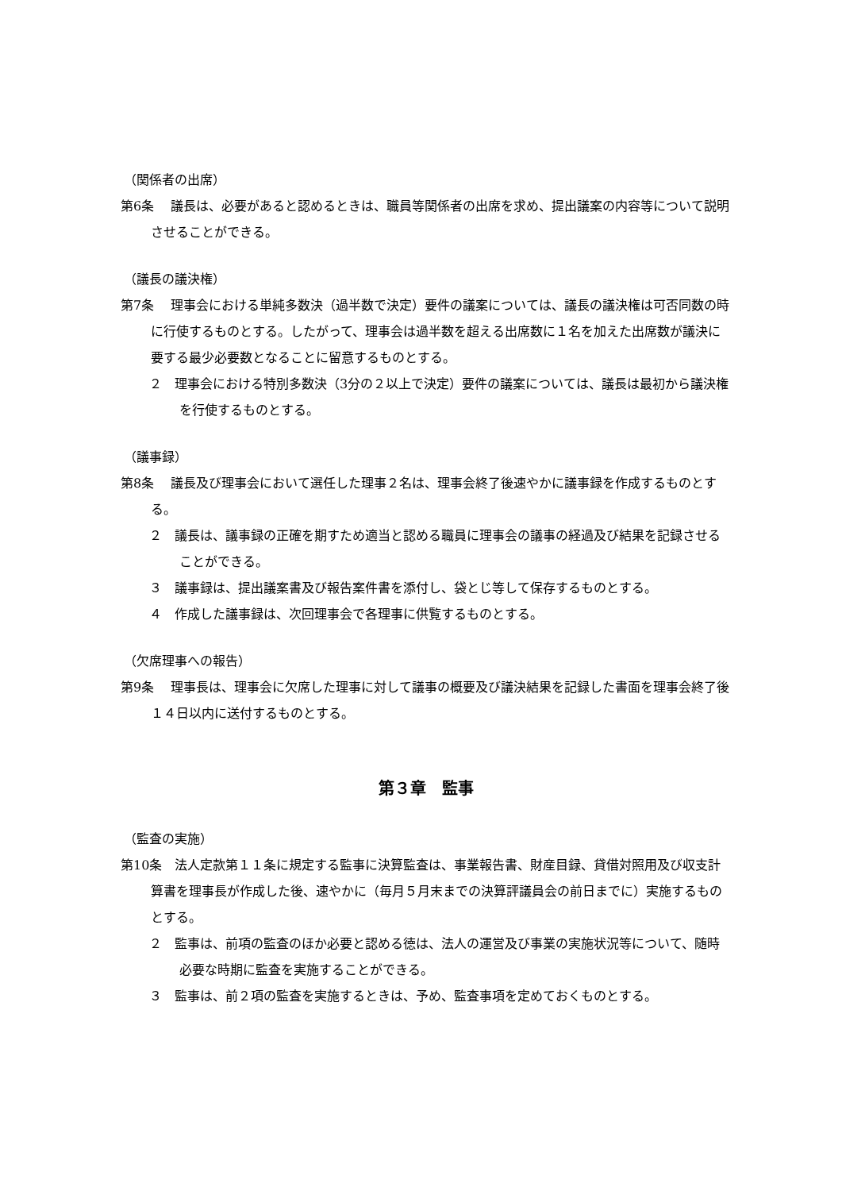（関係者の出席）
第6条　 議長は、必要があると認めるときは、職員等関係者の出席を求め、提出議案の内容等について説明させることができる。
（議長の議決権）
第7条　 理事会における単純多数決（過半数で決定）要件の議案については、議長の議決権は可否同数の時に行使するものとする。したがって、理事会は過半数を超える出席数に１名を加えた出席数が議決に要する最少必要数となることに留意するものとする。
２　理事会における特別多数決（3分の２以上で決定）要件の議案については、議長は最初から議決権を行使するものとする。
（議事録）
第8条　 議長及び理事会において選任した理事２名は、理事会終了後速やかに議事録を作成するものとする。
２　議長は、議事録の正確を期すため適当と認める職員に理事会の議事の経過及び結果を記録させることができる。
３　議事録は、提出議案書及び報告案件書を添付し、袋とじ等して保存するものとする。
４　作成した議事録は、次回理事会で各理事に供覧するものとする。
（欠席理事への報告）
第9条　 理事長は、理事会に欠席した理事に対して議事の概要及び議決結果を記録した書面を理事会終了後１４日以内に送付するものとする。
第３章　監事
（監査の実施）
第10条　法人定款第１１条に規定する監事に決算監査は、事業報告書、財産目録、貸借対照用及び収支計算書を理事長が作成した後、速やかに（毎月５月末までの決算評議員会の前日までに）実施するものとする。
２　監事は、前項の監査のほか必要と認める徳は、法人の運営及び事業の実施状況等について、随時必要な時期に監査を実施することができる。
３　監事は、前２項の監査を実施するときは、予め、監査事項を定めておくものとする。